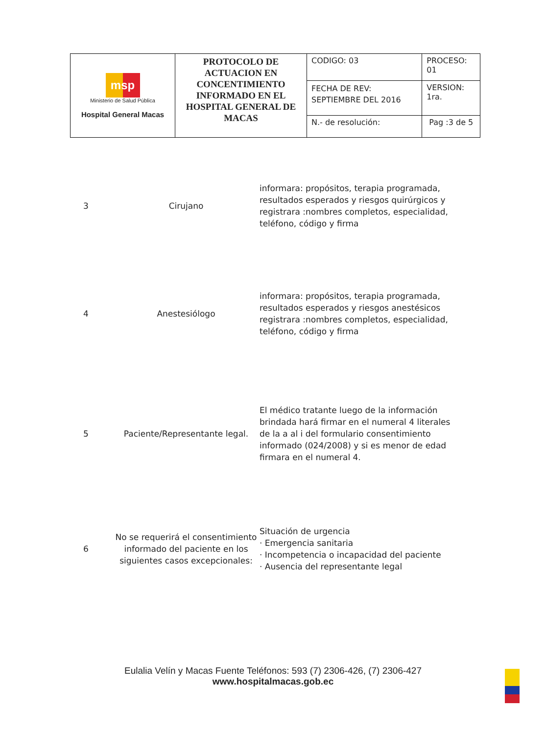| msp Ministerio de Salud Pública Hospital General Macas | PROTOCOLO DE ACTUACION EN CONCENTIMIENTO INFORMADO EN EL HOSPITAL GENERAL DE MACAS | CODIGO: 03 | PROCESO: 01 |
| | | FECHA DE REV: SEPTIEMBRE DEL 2016 | VERSION: 1ra. |
| | | N.- de resolución: | Pag :3 de 5 |
| 3 | Cirujano | informara: propósitos, terapia programada, resultados esperados y riesgos quirúrgicos y registrara :nombres completos, especialidad, teléfono, código y firma |
| 4 | Anestesiólogo | informara: propósitos, terapia programada, resultados esperados y riesgos anestésicos registrara :nombres completos, especialidad, teléfono, código y firma |
| 5 | Paciente/Representante legal. | El médico tratante luego de la información brindada hará firmar en el numeral 4 literales de la a al i del formulario consentimiento informado (024/2008) y si es menor de edad firmara en el numeral 4. |
| 6 | No se requerirá el consentimiento informado del paciente en los siguientes casos excepcionales: | Situación de urgencia · Emergencia sanitaria · Incompetencia o incapacidad del paciente · Ausencia del representante legal |
Eulalia Velín y Macas Fuente Teléfonos: 593 (7) 2306-426, (7) 2306-427
www.hospitalmacas.gob.ec